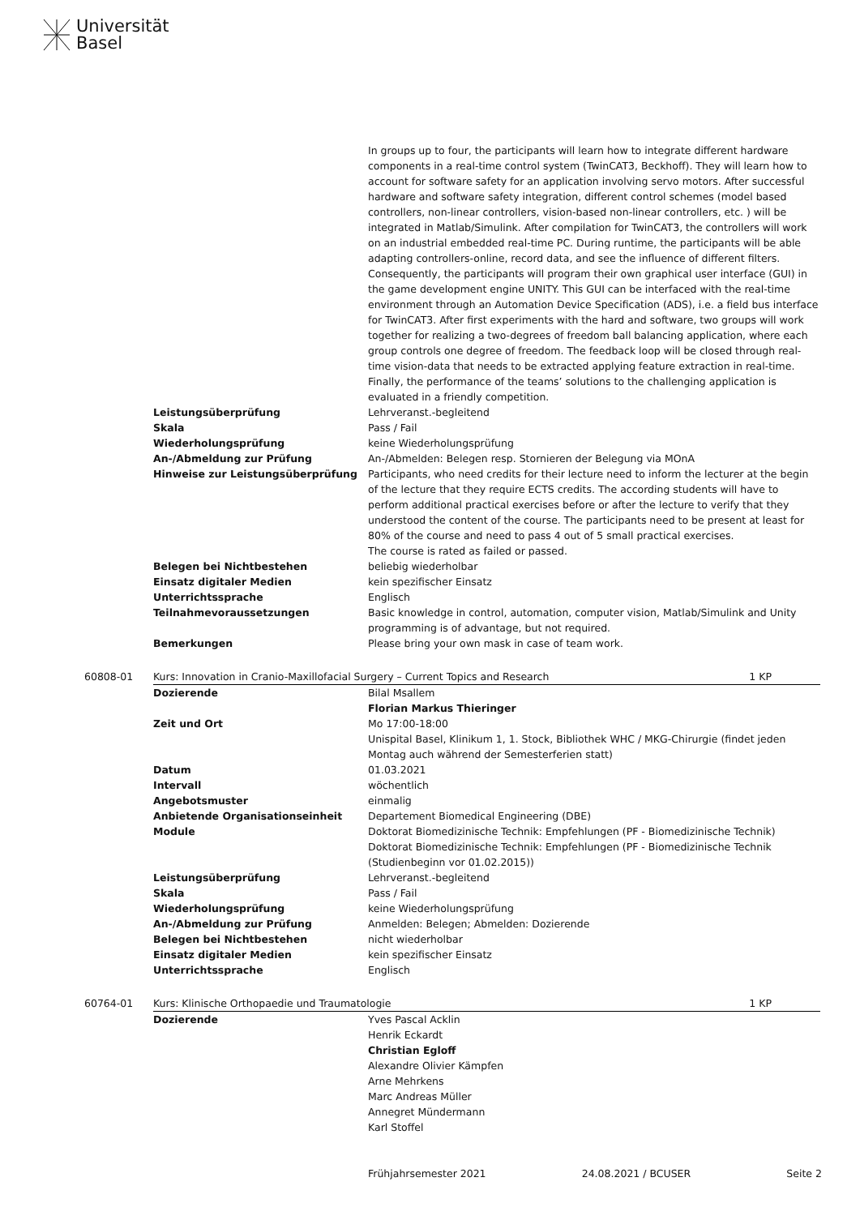Universität
Basel
| | | In groups up to four, the participants will learn how to integrate different hardware components in a real-time control system (TwinCAT3, Beckhoff). They will learn how to account for software safety for an application involving servo motors. After successful hardware and software safety integration, different control schemes (model based controllers, non-linear controllers, vision-based non-linear controllers, etc. ) will be integrated in Matlab/Simulink. After compilation for TwinCAT3, the controllers will work on an industrial embedded real-time PC. During runtime, the participants will be able adapting controllers-online, record data, and see the influence of different filters. Consequently, the participants will program their own graphical user interface (GUI) in the game development engine UNITY. This GUI can be interfaced with the real-time environment through an Automation Device Specification (ADS), i.e. a field bus interface for TwinCAT3. After first experiments with the hard and software, two groups will work together for realizing a two-degrees of freedom ball balancing application, where each group controls one degree of freedom. The feedback loop will be closed through real-time vision-data that needs to be extracted applying feature extraction in real-time. Finally, the performance of the teams’ solutions to the challenging application is evaluated in a friendly competition. | |
| | Leistungsüberprüfung | Lehrveranst.-begleitend | |
| | Skala | Pass / Fail | |
| | Wiederholungsprüfung | keine Wiederholungsprüfung | |
| | An-/Abmeldung zur Prüfung | An-/Abmelden: Belegen resp. Stornieren der Belegung via MOnA | |
| | Hinweise zur Leistungsüberprüfung | Participants, who need credits for their lecture need to inform the lecturer at the begin of the lecture that they require ECTS credits. The according students will have to perform additional practical exercises before or after the lecture to verify that they understood the content of the course. The participants need to be present at least for 80% of the course and need to pass 4 out of 5 small practical exercises. The course is rated as failed or passed. | |
| | Belegen bei Nichtbestehen | beliebig wiederholbar | |
| | Einsatz digitaler Medien | kein spezifischer Einsatz | |
| | Unterrichtssprache | Englisch | |
| | Teilnahmevoraussetzungen | Basic knowledge in control, automation, computer vision, Matlab/Simulink and Unity programming is of advantage, but not required. | |
| | Bemerkungen | Please bring your own mask in case of team work. | |
| 60808-01 | Kurs: Innovation in Cranio-Maxillofacial Surgery – Current Topics and Research | | 1 KP |
| | Dozierende | Bilal Msallem Florian Markus Thieringer | |
| | Zeit und Ort | Mo 17:00-18:00 Unispital Basel, Klinikum 1, 1. Stock, Bibliothek WHC / MKG-Chirurgie (findet jeden Montag auch während der Semesterferien statt) | |
| | Datum | 01.03.2021 | |
| | Intervall | wöchentlich | |
| | Angebotsmuster | einmalig | |
| | Anbietende Organisationseinheit | Departement Biomedical Engineering (DBE) | |
| | Module | Doktorat Biomedizinische Technik: Empfehlungen (PF - Biomedizinische Technik) Doktorat Biomedizinische Technik: Empfehlungen (PF - Biomedizinische Technik (Studienbeginn vor 01.02.2015)) | |
| | Leistungsüberprüfung | Lehrveranst.-begleitend | |
| | Skala | Pass / Fail | |
| | Wiederholungsprüfung | keine Wiederholungsprüfung | |
| | An-/Abmeldung zur Prüfung | Anmelden: Belegen; Abmelden: Dozierende | |
| | Belegen bei Nichtbestehen | nicht wiederholbar | |
| | Einsatz digitaler Medien | kein spezifischer Einsatz | |
| | Unterrichtssprache | Englisch | |
| 60764-01 | Kurs: Klinische Orthopaedie und Traumatologie | | 1 KP |
| | Dozierende | Yves Pascal Acklin Henrik Eckardt Christian Egloff Alexandre Olivier Kämpfen Arne Mehrkens Marc Andreas Müller Annegret Mündermann Karl Stoffel | |
Frühjahrsemester 2021 24.08.2021 / BCUSER Seite 2